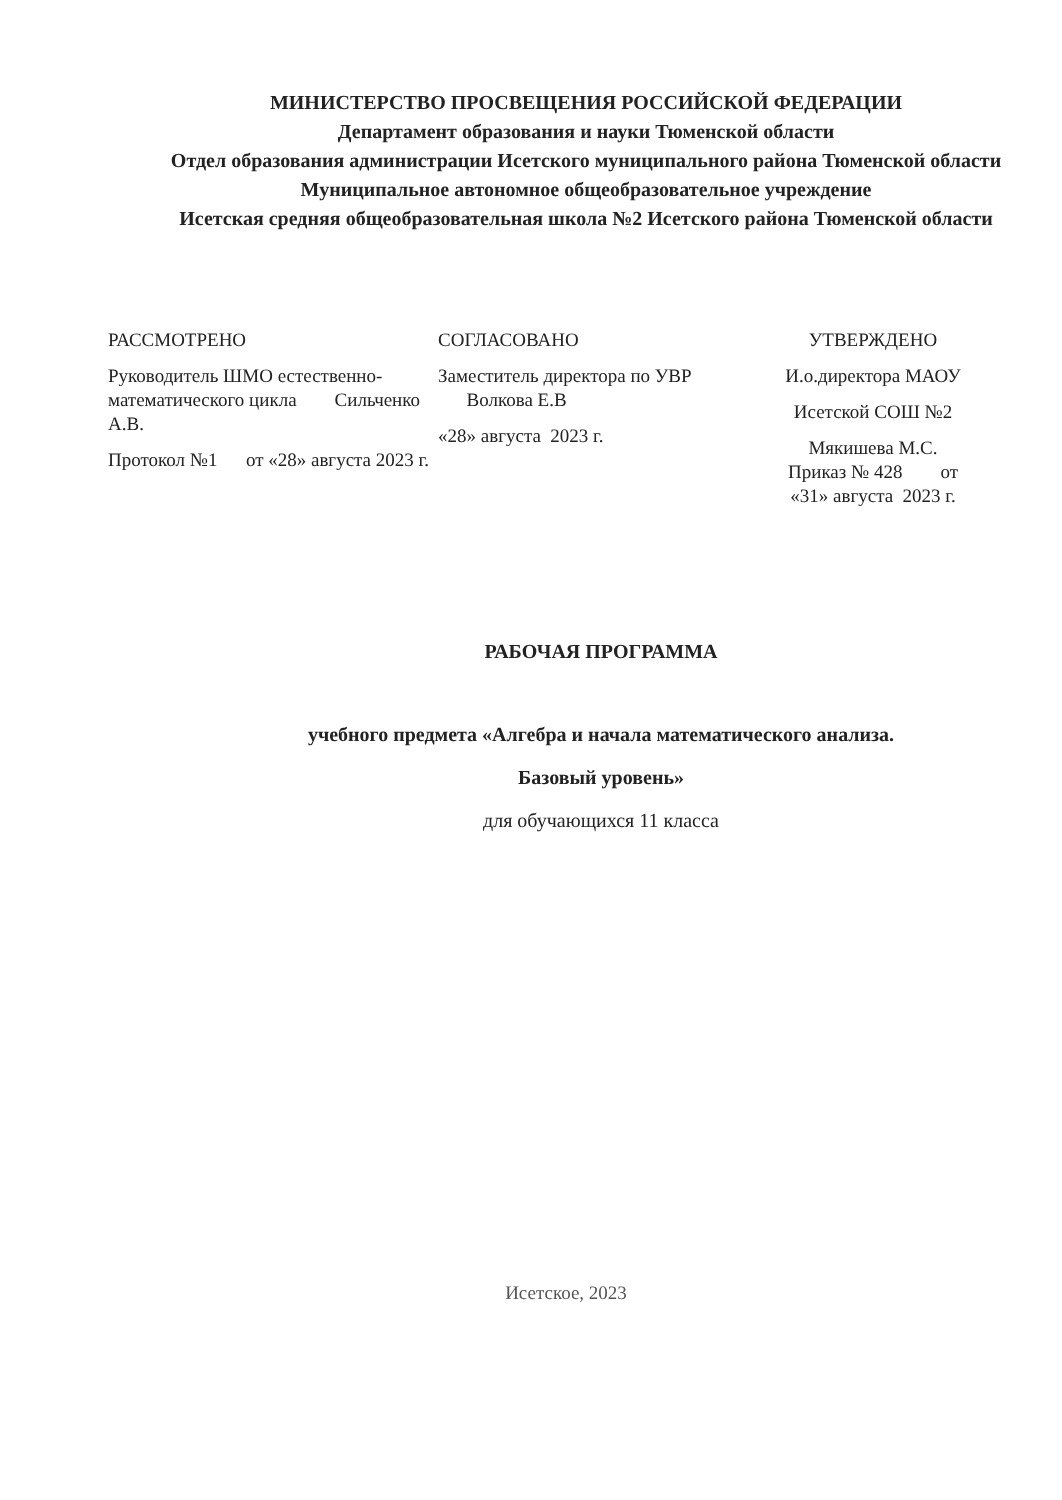МИНИСТЕРСТВО ПРОСВЕЩЕНИЯ РОССИЙСКОЙ ФЕДЕРАЦИИ
Департамент образования и науки Тюменской области
Отдел образования администрации Исетского муниципального района Тюменской области
Муниципальное автономное общеобразовательное учреждение
Исетская средняя общеобразовательная школа №2 Исетского района Тюменской области
РАССМОТРЕНО
Руководитель ШМО естественно-математического цикла Сильченко А.В.
Протокол №1 от «28» августа 2023 г.
СОГЛАСОВАНО
Заместитель директора по УВР Волкова Е.В
«28» августа 2023 г.
УТВЕРЖДЕНО
И.о.директора МАОУ
Исетской СОШ №2
Мякишева М.С.
Приказ № 428 от
«31» августа 2023 г.
РАБОЧАЯ ПРОГРАММА
учебного предмета «Алгебра и начала математического анализа.
Базовый уровень»
для обучающихся 11 класса
Исетское, 2023